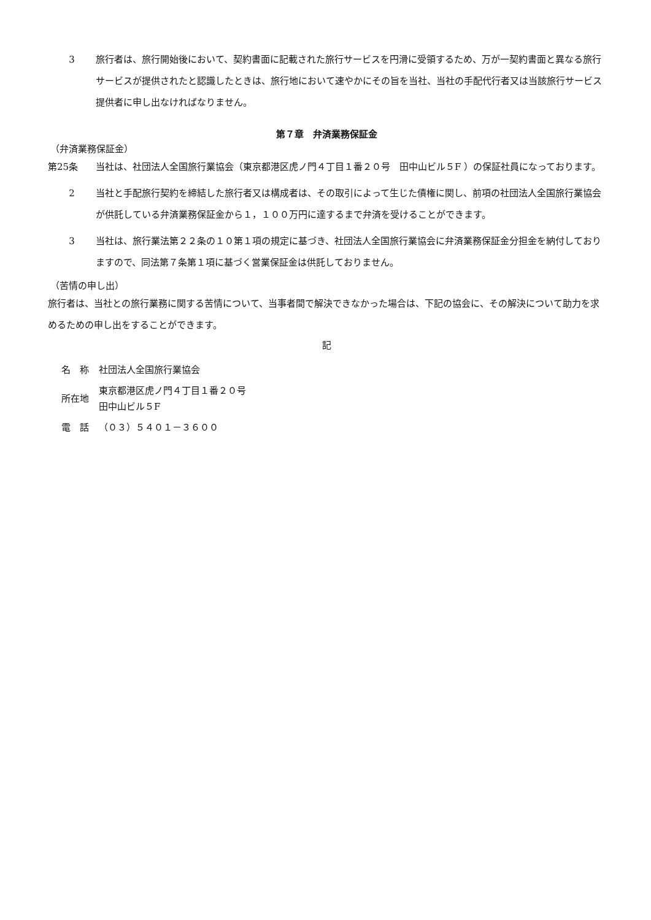3 旅行者は、旅行開始後において、契約書面に記載された旅行サービスを円滑に受領するため、万が一契約書面と異なる旅行サービスが提供されたと認識したときは、旅行地において速やかにその旨を当社、当社の手配代行者又は当該旅行サービス提供者に申し出なければなりません。
第７章　弁済業務保証金
（弁済業務保証金）
第25条 当社は、社団法人全国旅行業協会（東京都港区虎ノ門４丁目１番２０号　田中山ビル５F ）の保証社員になっております。
2 当社と手配旅行契約を締結した旅行者又は構成者は、その取引によって生じた債権に関し、前項の社団法人全国旅行業協会が供託している弁済業務保証金から１，１００万円に達するまで弁済を受けることができます。
3 当社は、旅行業法第２２条の１０第１項の規定に基づき、社団法人全国旅行業協会に弁済業務保証金分担金を納付しておりますので、同法第７条第１項に基づく営業保証金は供託しておりません。
（苦情の申し出）
旅行者は、当社との旅行業務に関する苦情について、当事者間で解決できなかった場合は、下記の協会に、その解決について助力を求めるための申し出をすることができます。
記
| 名 称 | 社団法人全国旅行業協会 |
| 所在地 | 東京都港区虎ノ門４丁目１番２０号 田中山ビル５F |
| 電 話 | （０３）５４０１－３６００ |